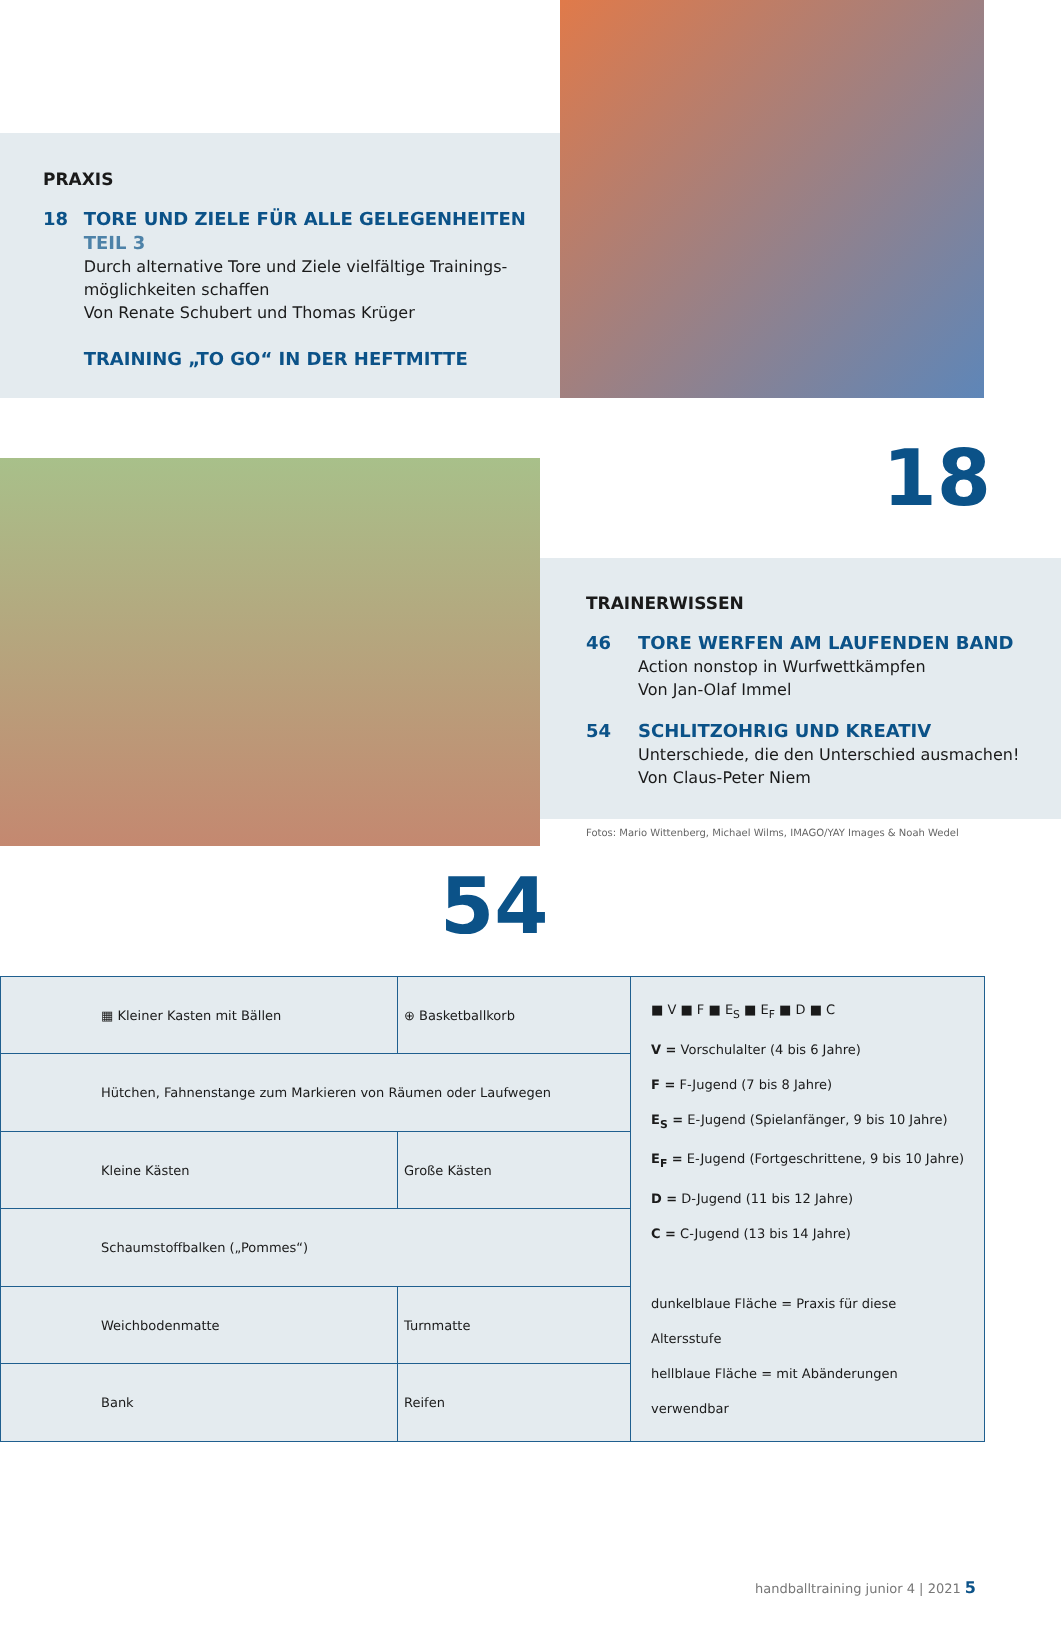PRAXIS
18 TORE UND ZIELE FÜR ALLE GELEGENHEITEN
TEIL 3
Durch alternative Tore und Ziele vielfältige Trainings-möglichkeiten schaffen
Von Renate Schubert und Thomas Krüger
TRAINING „TO GO“ IN DER HEFTMITTE
18
TRAINERWISSEN
46 TORE WERFEN AM LAUFENDEN BAND
Action nonstop in Wurfwettkämpfen
Von Jan-Olaf Immel
54 SCHLITZOHRIG UND KREATIV
Unterschiede, die den Unterschied ausmachen!
Von Claus-Peter Niem
Fotos: Mario Wittenberg, Michael Wilms, IMAGO/YAY Images & Noah Wedel
54
| ▦ Kleiner Kasten mit Bällen | ⊕ Basketballkorb | ■ V ■ F ■ E<sub>S</sub> ■ E<sub>F</sub> ■ D ■ C V = Vorschulalter (4 bis 6 Jahre) F = F-Jugend (7 bis 8 Jahre) E<sub>S</sub> = E-Jugend (Spielanfänger, 9 bis 10 Jahre) E<sub>F</sub> = E-Jugend (Fortgeschrittene, 9 bis 10 Jahre) D = D-Jugend (11 bis 12 Jahre) C = C-Jugend (13 bis 14 Jahre) dunkelblaue Fläche = Praxis für diese Altersstufe hellblaue Fläche = mit Abänderungen verwendbar |
| Hütchen, Fahnenstange zum Markieren von Räumen oder Laufwegen | | |
| Kleine Kästen | Große Kästen | |
| Schaumstoffbalken („Pommes“) | | |
| Weichbodenmatte | Turnmatte | |
| Bank | Reifen | |
handballtraining junior 4 | 2021 5